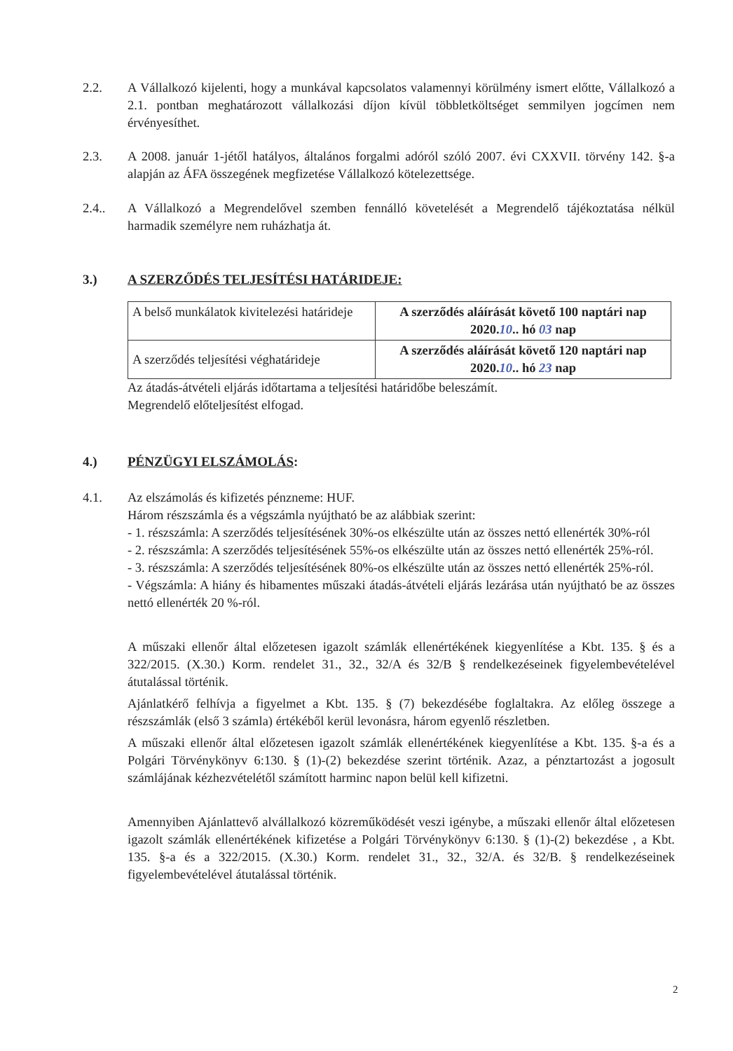2.2. A Vállalkozó kijelenti, hogy a munkával kapcsolatos valamennyi körülmény ismert előtte, Vállalkozó a 2.1. pontban meghatározott vállalkozási díjon kívül többletköltséget semmilyen jogcímen nem érvényesíthet.
2.3. A 2008. január 1-jétől hatályos, általános forgalmi adóról szóló 2007. évi CXXVII. törvény 142. §-a alapján az ÁFA összegének megfizetése Vállalkozó kötelezettsége.
2.4.. A Vállalkozó a Megrendelővel szemben fennálló követelését a Megrendelő tájékoztatása nélkül harmadik személyre nem ruházhatja át.
3.) A SZERZŐDÉS TELJESÍTÉSI HATÁRIDEJE:
| A belső munkálatok kivitelezési határideje | A szerződés aláírását követő 100 naptári nap 2020. 10 .. hó 03 nap |
| A szerződés teljesítési véghatárideje | A szerződés aláírását követő 120 naptári nap 2020. 10 .. hó 23 nap |
Az átadás-átvételi eljárás időtartama a teljesítési határidőbe beleszámít.
Megrendelő előteljesítést elfogad.
4.) PÉNZÜGYI ELSZÁMOLÁS:
4.1. Az elszámolás és kifizetés pénzneme: HUF.
Három részszámla és a végszámla nyújtható be az alábbiak szerint:
- 1. részszámla: A szerződés teljesítésének 30%-os elkészülte után az összes nettó ellenérték 30%-ról
- 2. részszámla: A szerződés teljesítésének 55%-os elkészülte után az összes nettó ellenérték 25%-ról.
- 3. részszámla: A szerződés teljesítésének 80%-os elkészülte után az összes nettó ellenérték 25%-ról.
- Végszámla: A hiány és hibamentes műszaki átadás-átvételi eljárás lezárása után nyújtható be az összes nettó ellenérték 20 %-ról.
A műszaki ellenőr által előzetesen igazolt számlák ellenértékének kiegyenlítése a Kbt. 135. § és a 322/2015. (X.30.) Korm. rendelet 31., 32., 32/A és 32/B § rendelkezéseinek figyelembevételével átutalással történik.
Ajánlatkérő felhívja a figyelmet a Kbt. 135. § (7) bekezdésébe foglaltakra. Az előleg összege a részszámlák (első 3 számla) értékéből kerül levonásra, három egyenlő részletben.
A műszaki ellenőr által előzetesen igazolt számlák ellenértékének kiegyenlítése a Kbt. 135. §-a és a Polgári Törvénykönyv 6:130. § (1)-(2) bekezdése szerint történik. Azaz, a pénztartozást a jogosult számlájának kézhezvételétől számított harminc napon belül kell kifizetni.
Amennyiben Ajánlattevő alvállalkozó közreműködését veszi igénybe, a műszaki ellenőr által előzetesen igazolt számlák ellenértékének kifizetése a Polgári Törvénykönyv 6:130. § (1)-(2) bekezdése , a Kbt. 135. §-a és a 322/2015. (X.30.) Korm. rendelet 31., 32., 32/A. és 32/B. § rendelkezéseinek figyelembevételével átutalással történik.
2